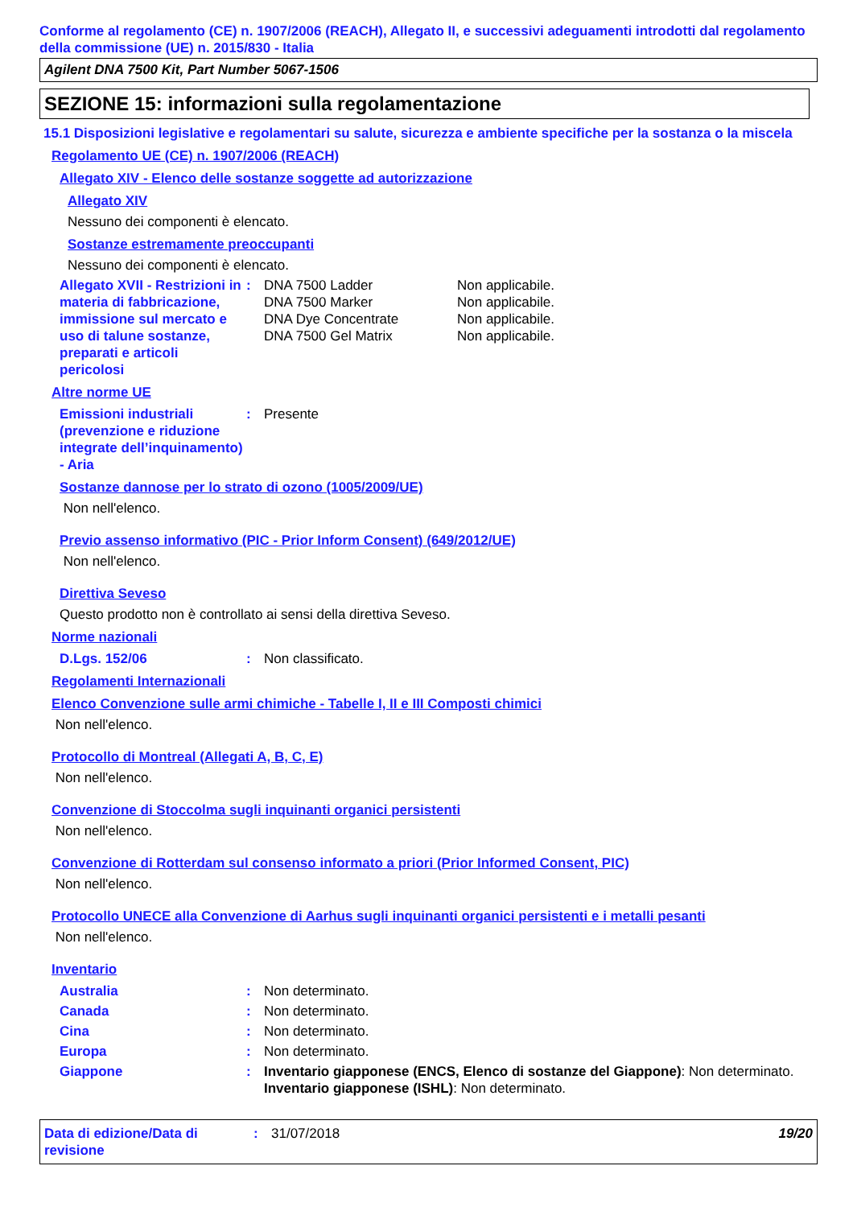Conforme al regolamento (CE) n. 1907/2006 (REACH), Allegato II, e successivi adeguamenti introdotti dal regolamento della commissione (UE) n. 2015/830 - Italia
Agilent DNA 7500 Kit, Part Number 5067-1506
SEZIONE 15: informazioni sulla regolamentazione
15.1 Disposizioni legislative e regolamentari su salute, sicurezza e ambiente specifiche per la sostanza o la miscela
Regolamento UE (CE) n. 1907/2006 (REACH)
Allegato XIV - Elenco delle sostanze soggette ad autorizzazione
Allegato XIV
Nessuno dei componenti è elencato.
Sostanze estremamente preoccupanti
Nessuno dei componenti è elencato.
Allegato XVII - Restrizioni in materia di fabbricazione, immissione sul mercato e uso di talune sostanze, preparati e articoli pericolosi
: DNA 7500 Ladder
DNA 7500 Marker
DNA Dye Concentrate
DNA 7500 Gel Matrix
Non applicabile.
Non applicabile.
Non applicabile.
Non applicabile.
Altre norme UE
Emissioni industriali (prevenzione e riduzione integrate dell’inquinamento) - Aria
: Presente
Sostanze dannose per lo strato di ozono (1005/2009/UE)
Non nell'elenco.
Previo assenso informativo (PIC - Prior Inform Consent) (649/2012/UE)
Non nell'elenco.
Direttiva Seveso
Questo prodotto non è controllato ai sensi della direttiva Seveso.
Norme nazionali
D.Lgs. 152/06 : Non classificato.
Regolamenti Internazionali
Elenco Convenzione sulle armi chimiche - Tabelle I, II e III Composti chimici
Non nell'elenco.
Protocollo di Montreal (Allegati A, B, C, E)
Non nell'elenco.
Convenzione di Stoccolma sugli inquinanti organici persistenti
Non nell'elenco.
Convenzione di Rotterdam sul consenso informato a priori (Prior Informed Consent, PIC)
Non nell'elenco.
Protocollo UNECE alla Convenzione di Aarhus sugli inquinanti organici persistenti e i metalli pesanti
Non nell'elenco.
Inventario
Australia : Non determinato.
Canada : Non determinato.
Cina : Non determinato.
Europa : Non determinato.
Giappone : Inventario giapponese (ENCS, Elenco di sostanze del Giappone): Non determinato.
Inventario giapponese (ISHL): Non determinato.
Data di edizione/Data di revisione
: 31/07/2018 19/20